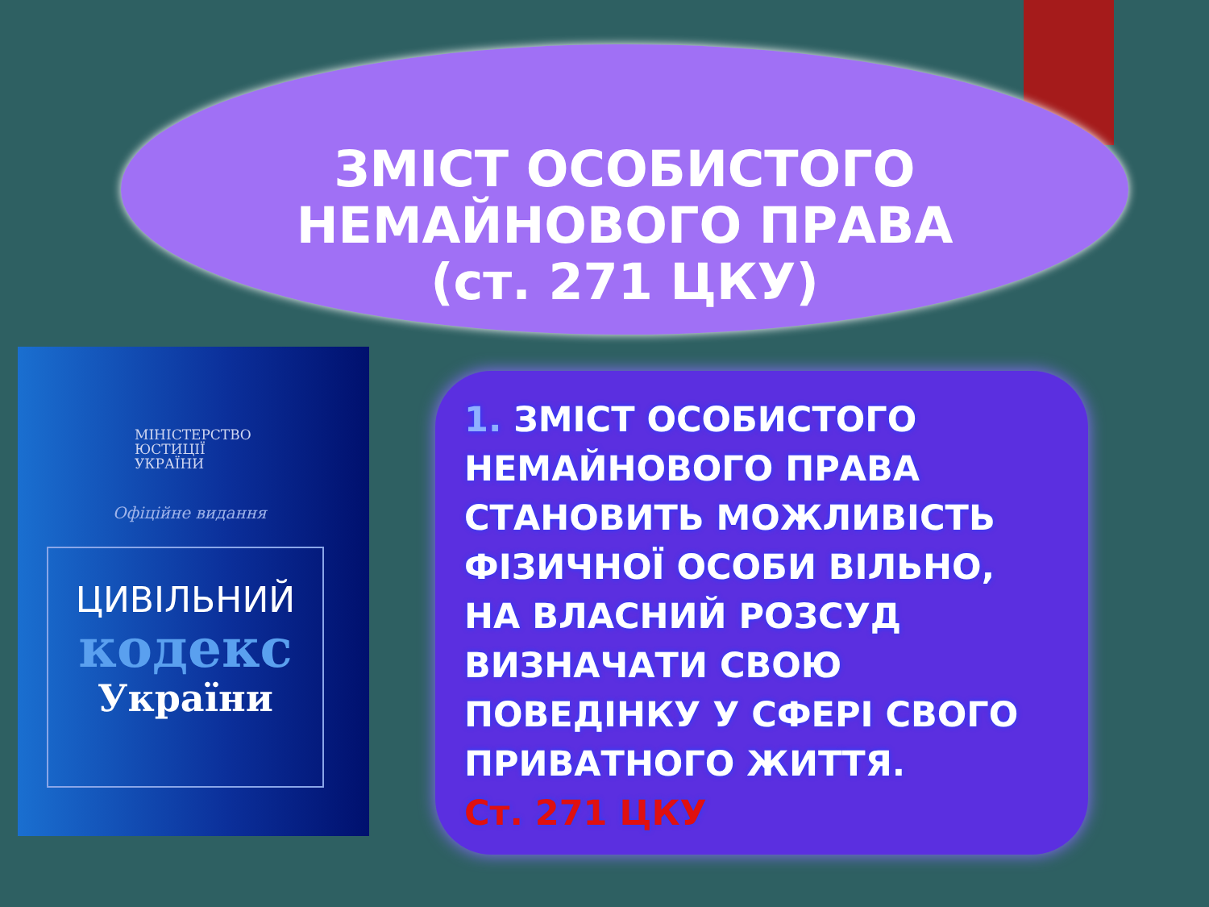ЗМІСТ ОСОБИСТОГО
НЕМАЙНОВОГО ПРАВА
(ст. 271 ЦКУ)
МІНІСТЕРСТВО
ЮСТИЦІЇ
УКРАЇНИ
Офіційне видання
ЦИВІЛЬНИЙ
кодекс
України
1. ЗМІСТ ОСОБИСТОГО
НЕМАЙНОВОГО ПРАВА
СТАНОВИТЬ МОЖЛИВІСТЬ
ФІЗИЧНОЇ ОСОБИ ВІЛЬНО,
НА ВЛАСНИЙ РОЗСУД
ВИЗНАЧАТИ СВОЮ
ПОВЕДІНКУ У СФЕРІ СВОГО
ПРИВАТНОГО ЖИТТЯ.
Ст. 271 ЦКУ